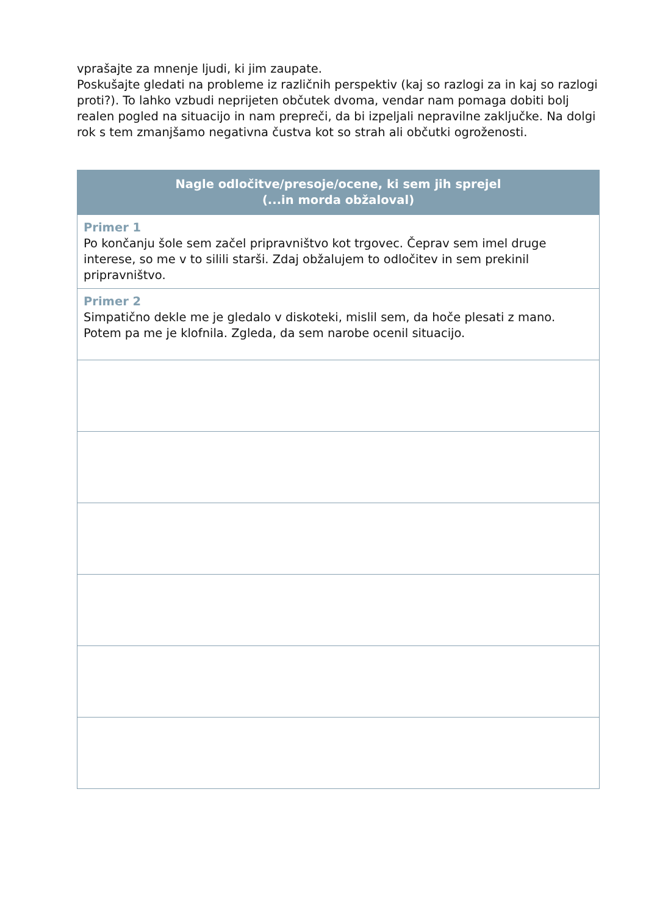vprašajte za mnenje ljudi, ki jim zaupate.
Poskušajte gledati na probleme iz različnih perspektiv (kaj so razlogi za in kaj so razlogi proti?). To lahko vzbudi neprijeten občutek dvoma, vendar nam pomaga dobiti bolj realen pogled na situacijo in nam prepreči, da bi izpeljali nepravilne zaključke. Na dolgi rok s tem zmanjšamo negativna čustva kot so strah ali občutki ogroženosti.
| Nagle odločitve/presoje/ocene, ki sem jih sprejel (...in morda obžaloval) |
| --- |
| Primer 1 Po končanju šole sem začel pripravništvo kot trgovec. Čeprav sem imel druge interese, so me v to silili starši. Zdaj obžalujem to odločitev in sem prekinil pripravništvo. |
| Primer 2 Simpatično dekle me je gledalo v diskoteki, mislil sem, da hoče plesati z mano. Potem pa me je klofnila. Zgleda, da sem narobe ocenil situacijo. |